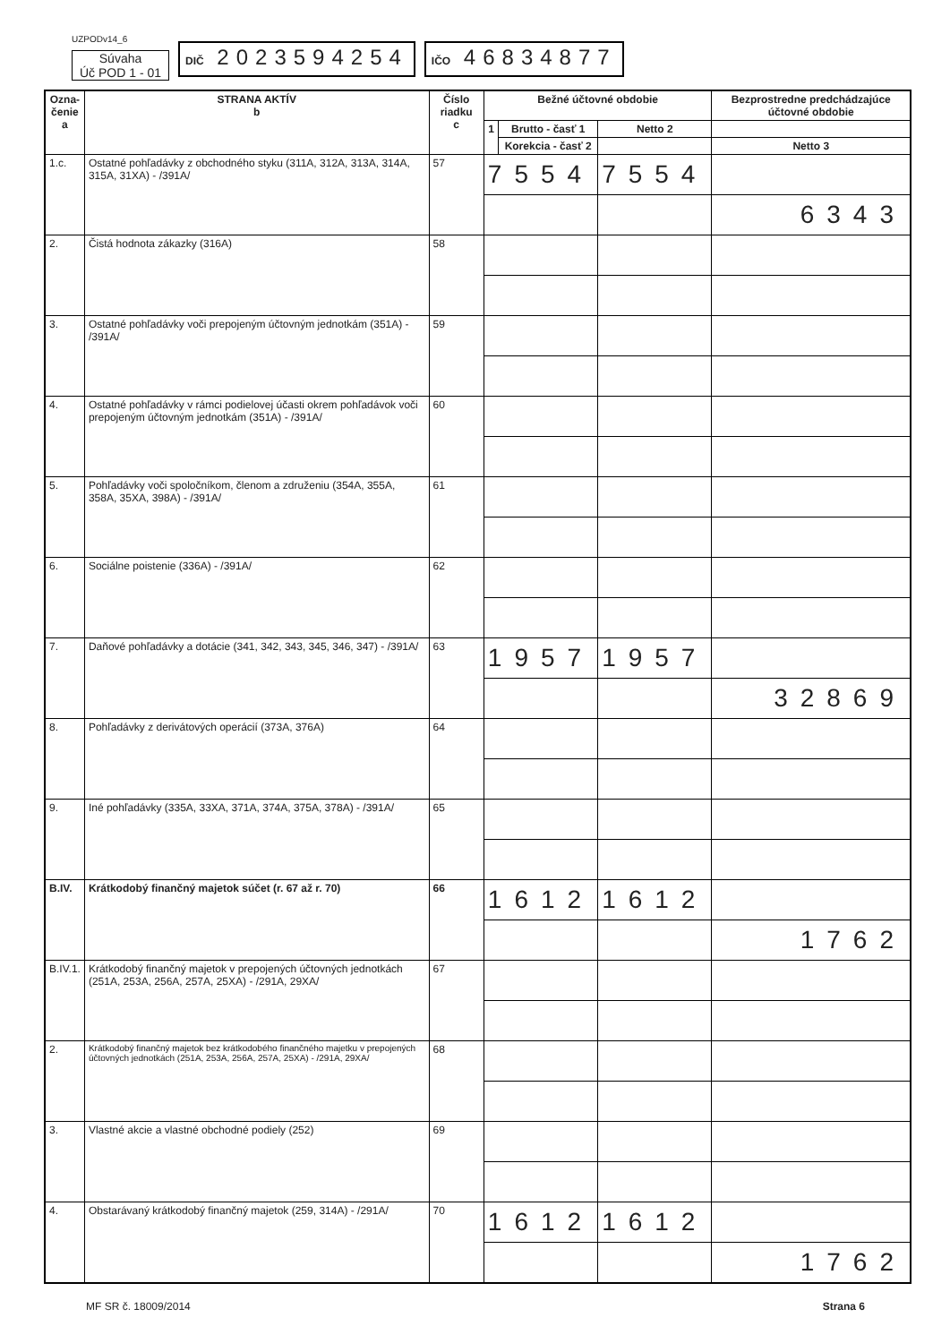UZPODv14_6
Súvaha
Úč POD 1 - 01
DIČ 2023594254
IČO 46834877
| Ozna- čenie a | STRANA AKTÍV b | Číslo riadku c | Bežné účtovné obdobie | | | | Bezprostredne predchádzajúce účtovné obdobie |
| --- | --- | --- | --- | --- | --- | --- | --- |
| | | | 1 | Brutto - časť 1 | Netto 2 | | |
| | | | | Korekcia - časť 2 | | | Netto 3 |
| 1.c. | Ostatné pohľadávky z obchodného styku (311A, 312A, 313A, 314A, 315A, 31XA) - /391A/ | 57 | 7554 | | 7554 | | |
| | | | | | | 6343 | |
| 2. | Čistá hodnota zákazky (316A) | 58 | | | | | |
| 3. | Ostatné pohľadávky voči prepojeným účtovným jednotkám (351A) - /391A/ | 59 | | | | | |
| 4. | Ostatné pohľadávky v rámci podielovej účasti okrem pohľadávok voči prepojeným účtovným jednotkám (351A) - /391A/ | 60 | | | | | |
| 5. | Pohľadávky voči spoločníkom, členom a združeniu (354A, 355A, 358A, 35XA, 398A) - /391A/ | 61 | | | | | |
| 6. | Sociálne poistenie (336A) - /391A/ | 62 | | | | | |
| 7. | Daňové pohľadávky a dotácie (341, 342, 343, 345, 346, 347) - /391A/ | 63 | 1957 | | 1957 | | |
| | | | | | | 32869 | |
| 8. | Pohľadávky z derivátových operácií (373A, 376A) | 64 | | | | | |
| 9. | Iné pohľadávky (335A, 33XA, 371A, 374A, 375A, 378A) - /391A/ | 65 | | | | | |
| B.IV. | Krátkodobý finančný majetok súčet (r. 67 až r. 70) | 66 | 1612 | | 1612 | | |
| | | | | | | 1762 | |
| B.IV.1. | Krátkodobý finančný majetok v prepojených účtovných jednotkách (251A, 253A, 256A, 257A, 25XA) - /291A, 29XA/ | 67 | | | | | |
| 2. | Krátkodobý finančný majetok bez krátkodobého finančného majetku v prepojených účtovných jednotkách (251A, 253A, 256A, 257A, 25XA) - /291A, 29XA/ | 68 | | | | | |
| 3. | Vlastné akcie a vlastné obchodné podiely (252) | 69 | | | | | |
| 4. | Obstarávaný krátkodobý finančný majetok (259, 314A) - /291A/ | 70 | 1612 | | 1612 | | |
| | | | | | | 1762 | |
MF SR č. 18009/2014 Strana 6